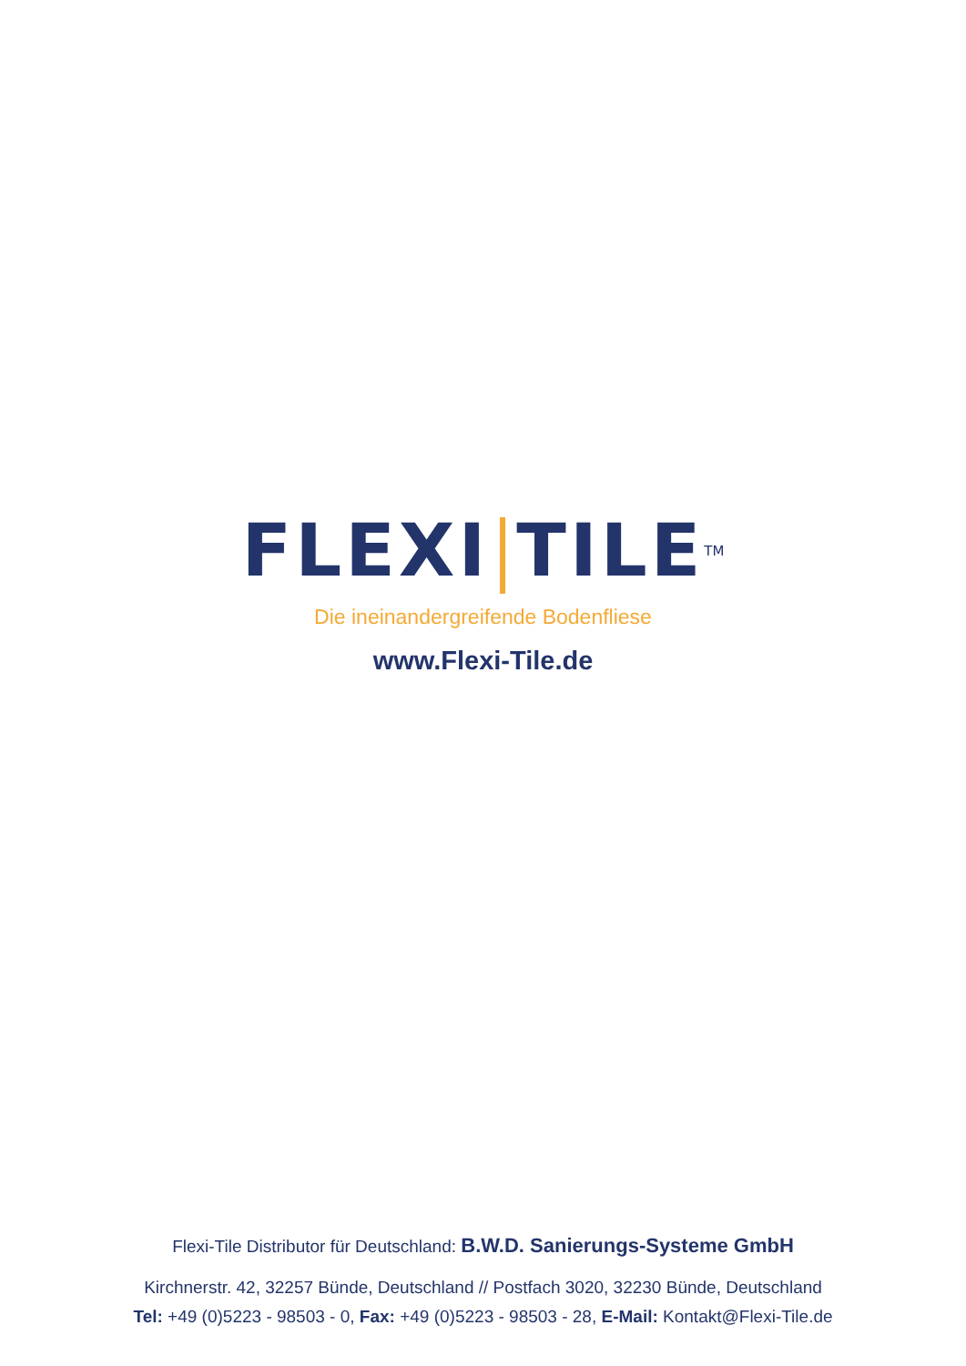FLEXI TILETM
Die ineinandergreifende Bodenfliese
www.Flexi-Tile.de
Flexi-Tile Distributor für Deutschland: B.W.D. Sanierungs-Systeme GmbH
Kirchnerstr. 42, 32257 Bünde, Deutschland // Postfach 3020, 32230 Bünde, Deutschland
Tel: +49 (0)5223 - 98503 - 0, Fax: +49 (0)5223 - 98503 - 28, E-Mail: Kontakt@Flexi-Tile.de